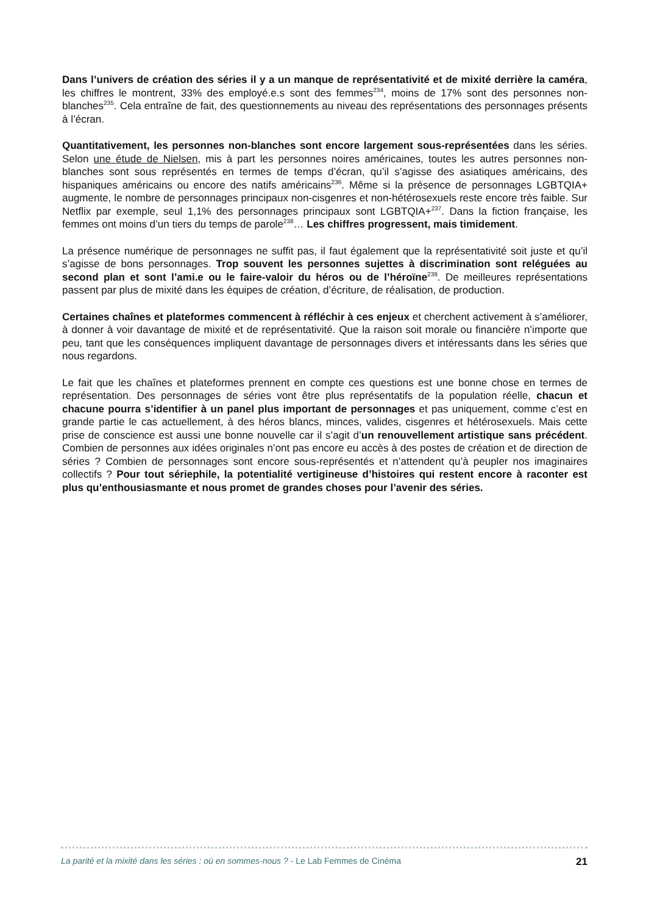Dans l’univers de création des séries il y a un manque de représentativité et de mixité derrière la caméra, les chiffres le montrent, 33% des employé.e.s sont des femmes<sup>234</sup>, moins de 17% sont des personnes non-blanches<sup>235</sup>. Cela entraîne de fait, des questionnements au niveau des représentations des personnages présents à l’écran.
Quantitativement, les personnes non-blanches sont encore largement sous-représentées dans les séries. Selon une étude de Nielsen, mis à part les personnes noires américaines, toutes les autres personnes non-blanches sont sous représentés en termes de temps d’écran, qu’il s’agisse des asiatiques américains, des hispaniques américains ou encore des natifs américains<sup>236</sup>. Même si la présence de personnages LGBTQIA+ augmente, le nombre de personnages principaux non-cisgenres et non-hétérosexuels reste encore très faible. Sur Netflix par exemple, seul 1,1% des personnages principaux sont LGBTQIA+<sup>237</sup>. Dans la fiction française, les femmes ont moins d’un tiers du temps de parole<sup>238</sup>… Les chiffres progressent, mais timidement.
La présence numérique de personnages ne suffit pas, il faut également que la représentativité soit juste et qu’il s’agisse de bons personnages. Trop souvent les personnes sujettes à discrimination sont reléguées au second plan et sont l’ami.e ou le faire-valoir du héros ou de l’héroïne<sup>239</sup>. De meilleures représentations passent par plus de mixité dans les équipes de création, d’écriture, de réalisation, de production.
Certaines chaînes et plateformes commencent à réfléchir à ces enjeux et cherchent activement à s’améliorer, à donner à voir davantage de mixité et de représentativité. Que la raison soit morale ou financière n’importe que peu, tant que les conséquences impliquent davantage de personnages divers et intéressants dans les séries que nous regardons.
Le fait que les chaînes et plateformes prennent en compte ces questions est une bonne chose en termes de représentation. Des personnages de séries vont être plus représentatifs de la population réelle, chacun et chacune pourra s’identifier à un panel plus important de personnages et pas uniquement, comme c’est en grande partie le cas actuellement, à des héros blancs, minces, valides, cisgenres et hétérosexuels. Mais cette prise de conscience est aussi une bonne nouvelle car il s’agit d’un renouvellement artistique sans précédent. Combien de personnes aux idées originales n’ont pas encore eu accès à des postes de création et de direction de séries ? Combien de personnages sont encore sous-représentés et n’attendent qu’à peupler nos imaginaires collectifs ? Pour tout sériephile, la potentialité vertigineuse d’histoires qui restent encore à raconter est plus qu’enthousiasmante et nous promet de grandes choses pour l’avenir des séries.
La parité et la mixité dans les séries : où en sommes-nous ? - Le Lab Femmes de Cinéma 21